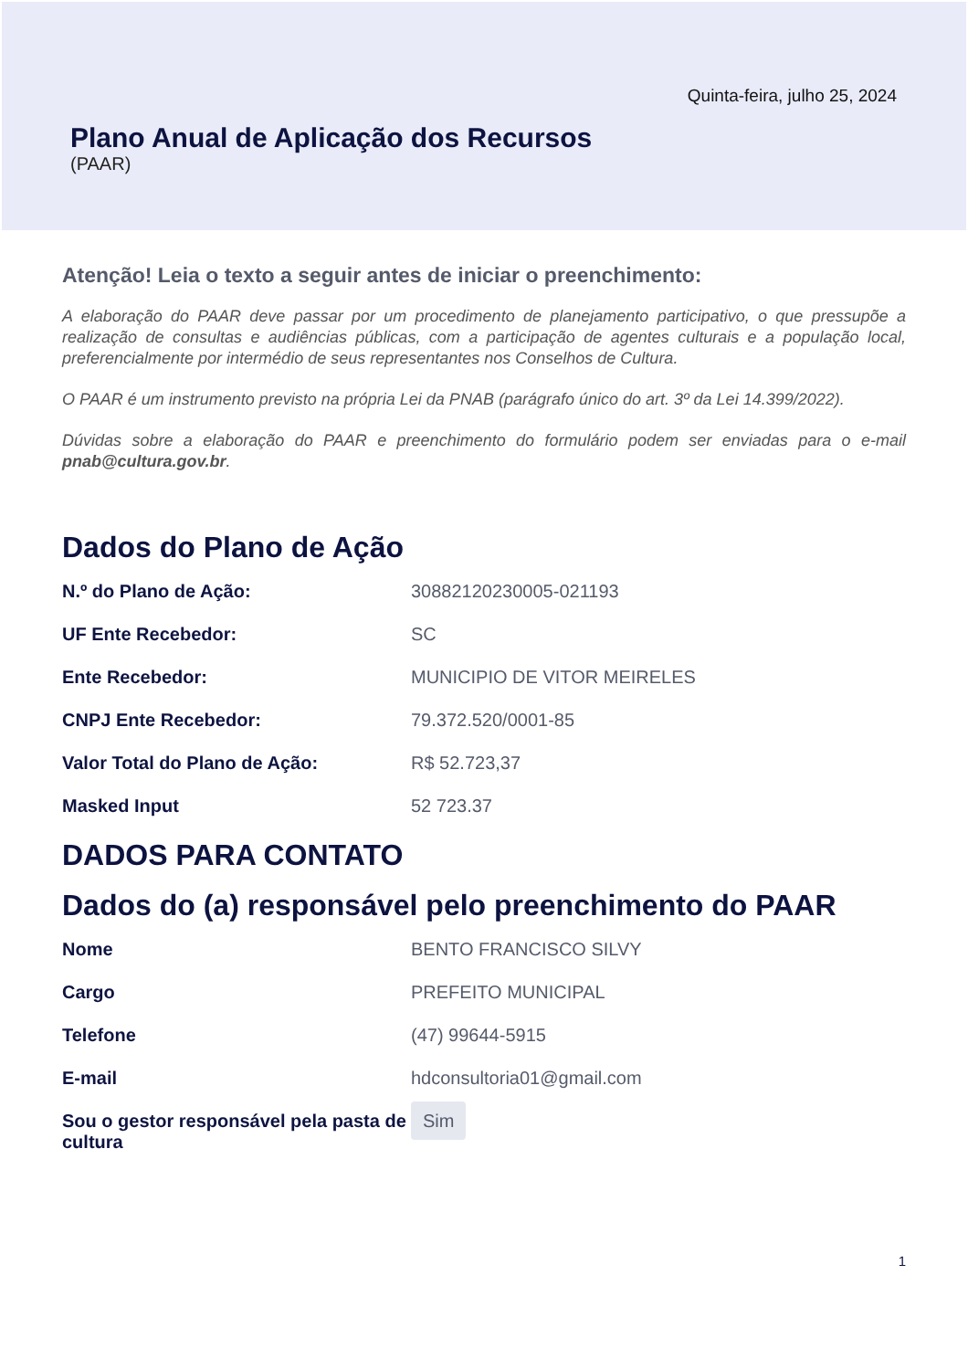Quinta-feira, julho 25, 2024
Plano Anual de Aplicação dos Recursos
(PAAR)
Atenção! Leia o texto a seguir antes de iniciar o preenchimento:
A elaboração do PAAR deve passar por um procedimento de planejamento participativo, o que pressupõe a realização de consultas e audiências públicas, com a participação de agentes culturais e a população local, preferencialmente por intermédio de seus representantes nos Conselhos de Cultura.
O PAAR é um instrumento previsto na própria Lei da PNAB (parágrafo único do art. 3º da Lei 14.399/2022).
Dúvidas sobre a elaboração do PAAR e preenchimento do formulário podem ser enviadas para o e-mail pnab@cultura.gov.br.
Dados do Plano de Ação
N.º do Plano de Ação: 30882120230005-021193
UF Ente Recebedor: SC
Ente Recebedor: MUNICIPIO DE VITOR MEIRELES
CNPJ Ente Recebedor: 79.372.520/0001-85
Valor Total do Plano de Ação: R$ 52.723,37
Masked Input 52 723.37
DADOS PARA CONTATO
Dados do (a) responsável pelo preenchimento do PAAR
Nome BENTO FRANCISCO SILVY
Cargo PREFEITO MUNICIPAL
Telefone (47) 99644-5915
E-mail hdconsultoria01@gmail.com
Sou o gestor responsável pela pasta de cultura
Sim
1